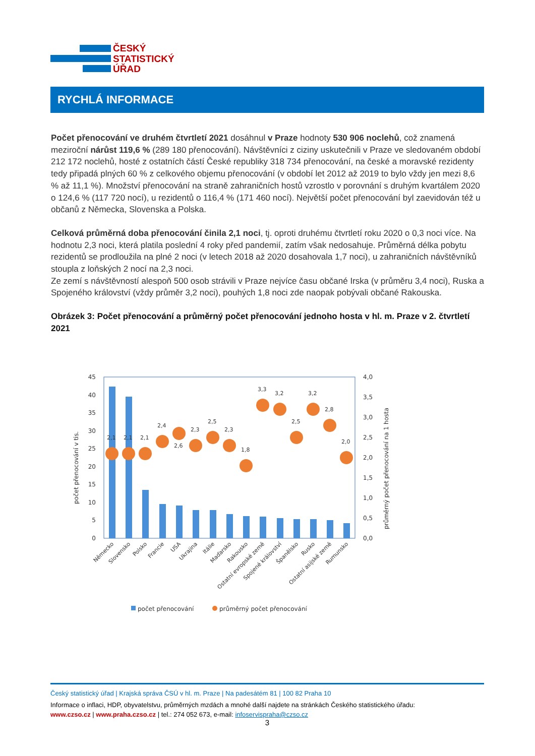ČESKÝ
STATISTICKÝ
ÚŘAD
RYCHLÁ INFORMACE
Počet přenocování ve druhém čtvrtletí 2021 dosáhnul v Praze hodnoty 530 906 noclehů, což znamená meziroční nárůst 119,6 % (289 180 přenocování). Návštěvníci z ciziny uskutečnili v Praze ve sledovaném období 212 172 noclehů, hosté z ostatních částí České republiky 318 734 přenocování, na české a moravské rezidenty tedy připadá plných 60 % z celkového objemu přenocování (v období let 2012 až 2019 to bylo vždy jen mezi 8,6 % až 11,1 %). Množství přenocování na straně zahraničních hostů vzrostlo v porovnání s druhým kvartálem 2020 o 124,6 % (117 720 nocí), u rezidentů o 116,4 % (171 460 nocí). Největší počet přenocování byl zaevidován též u občanů z Německa, Slovenska a Polska.
Celková průměrná doba přenocování činila 2,1 noci, tj. oproti druhému čtvrtletí roku 2020 o 0,3 noci více. Na hodnotu 2,3 noci, která platila poslední 4 roky před pandemií, zatím však nedosahuje. Průměrná délka pobytu rezidentů se prodloužila na plné 2 noci (v letech 2018 až 2020 dosahovala 1,7 noci), u zahraničních návštěvníků stoupla z loňských 2 nocí na 2,3 noci.
Ze zemí s návštěvností alespoň 500 osob strávili v Praze nejvíce času občané Irska (v průměru 3,4 noci), Ruska a Spojeného království (vždy průměr 3,2 noci), pouhých 1,8 noci zde naopak pobývali občané Rakouska.
Obrázek 3: Počet přenocování a průměrný počet přenocování jednoho hosta v hl. m. Praze v 2. čtvrtletí 2021
2,1
2,1
2,1
2,4
2,6
2,3
2,5
2,3
1,8
3,3
3,2
2,5
3,2
2,8
2,0
45
40
35
30
25
20
15
10
5
0
4,0
3,5
3,0
2,5
2,0
1,5
1,0
0,5
0,0
počet přenocování v tis.
průměrný počet přenocování na 1 hosta
Německo
Slovensko
Polsko
Francie
USA
Ukrajina
Itálie
Maďarsko
Rakousko
Ostatní evropské země
Spojené království
Španělsko
Rusko
Ostatní asijské země
Rumunsko
počet přenocování
průměrný počet přenocování
Český statistický úřad | Krajská správa ČSÚ v hl. m. Praze | Na padesátém 81 | 100 82 Praha 10
Informace o inflaci, HDP, obyvatelstvu, průměrných mzdách a mnohé další najdete na stránkách Českého statistického úřadu:
www.czso.cz | www.praha.czso.cz | tel.: 274 052 673, e-mail: infoservispraha@czso.cz
3